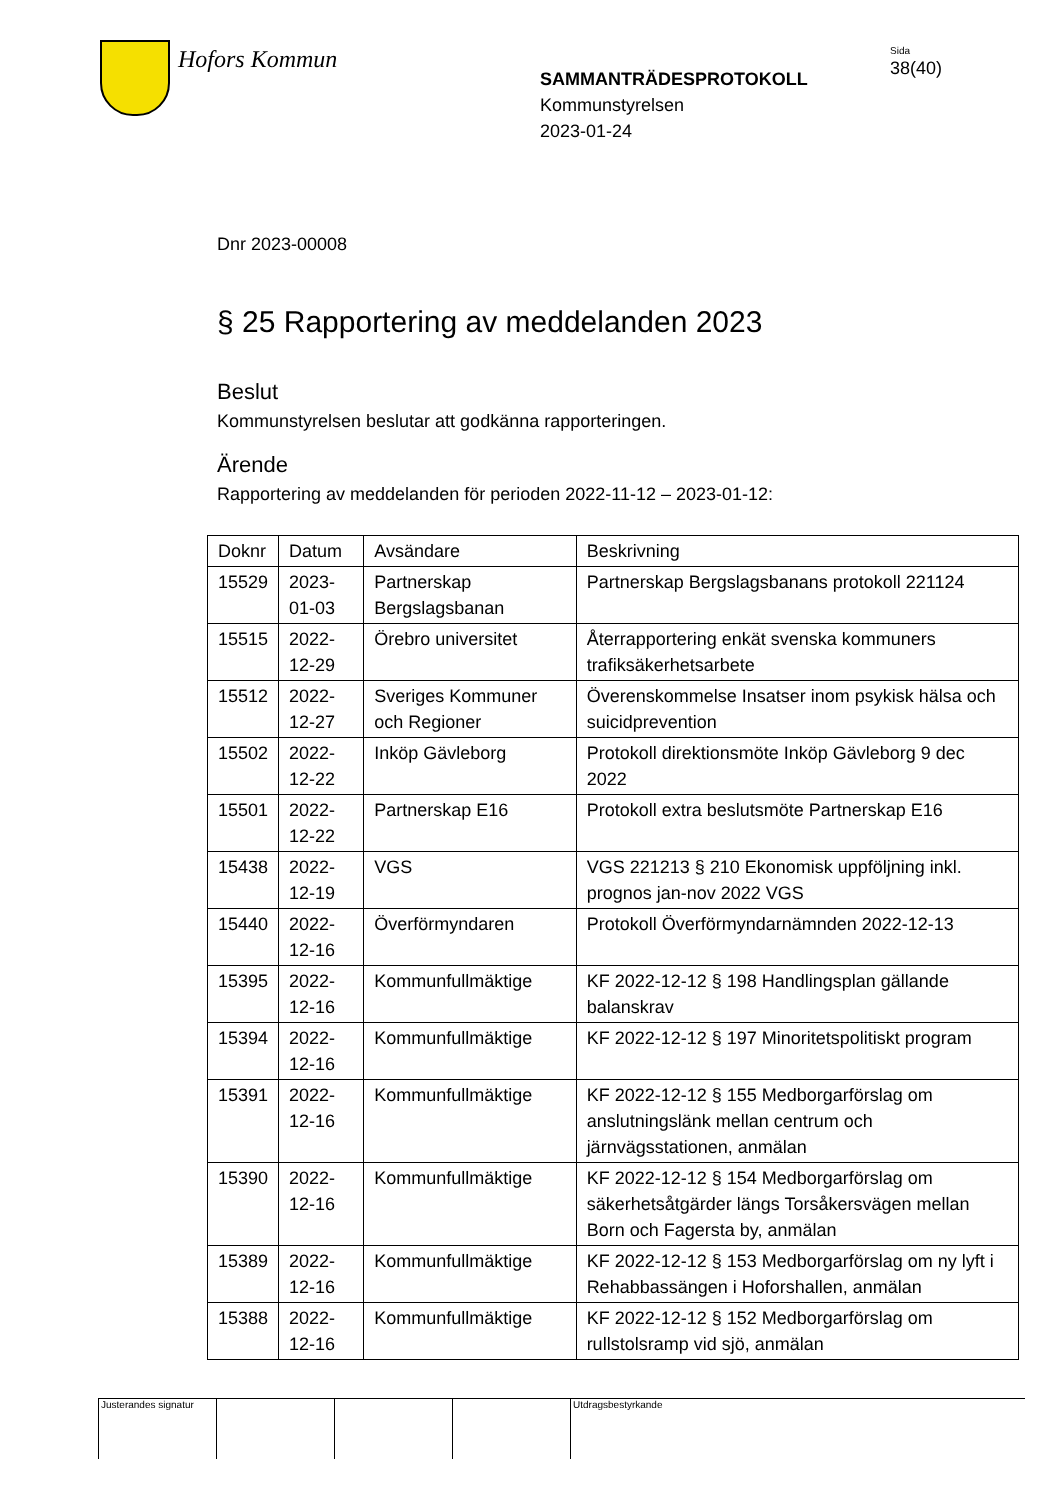Hofors Kommun
SAMMANTRÄDESPROTOKOLL
Kommunstyrelsen
2023-01-24
Sida
38(40)
Dnr 2023-00008
§ 25 Rapportering av meddelanden 2023
Beslut
Kommunstyrelsen beslutar att godkänna rapporteringen.
Ärende
Rapportering av meddelanden för perioden 2022-11-12 – 2023-01-12:
| Doknr | Datum | Avsändare | Beskrivning |
| --- | --- | --- | --- |
| 15529 | 2023-01-03 | Partnerskap Bergslagsbanan | Partnerskap Bergslagsbanans protokoll 221124 |
| 15515 | 2022-12-29 | Örebro universitet | Återrapportering enkät svenska kommuners trafiksäkerhetsarbete |
| 15512 | 2022-12-27 | Sveriges Kommuner och Regioner | Överenskommelse Insatser inom psykisk hälsa och suicidprevention |
| 15502 | 2022-12-22 | Inköp Gävleborg | Protokoll direktionsmöte Inköp Gävleborg 9 dec 2022 |
| 15501 | 2022-12-22 | Partnerskap E16 | Protokoll extra beslutsmöte Partnerskap E16 |
| 15438 | 2022-12-19 | VGS | VGS 221213 § 210 Ekonomisk uppföljning inkl. prognos jan-nov 2022 VGS |
| 15440 | 2022-12-16 | Överförmyndaren | Protokoll Överförmyndarnämnden 2022-12-13 |
| 15395 | 2022-12-16 | Kommunfullmäktige | KF 2022-12-12 § 198 Handlingsplan gällande balanskrav |
| 15394 | 2022-12-16 | Kommunfullmäktige | KF 2022-12-12 § 197 Minoritetspolitiskt program |
| 15391 | 2022-12-16 | Kommunfullmäktige | KF 2022-12-12 § 155 Medborgarförslag om anslutningslänk mellan centrum och järnvägsstationen, anmälan |
| 15390 | 2022-12-16 | Kommunfullmäktige | KF 2022-12-12 § 154 Medborgarförslag om säkerhetsåtgärder längs Torsåkersvägen mellan Born och Fagersta by, anmälan |
| 15389 | 2022-12-16 | Kommunfullmäktige | KF 2022-12-12 § 153 Medborgarförslag om ny lyft i Rehabbassängen i Hoforshallen, anmälan |
| 15388 | 2022-12-16 | Kommunfullmäktige | KF 2022-12-12 § 152 Medborgarförslag om rullstolsramp vid sjö, anmälan |
Justerandes signatur
Utdragsbestyrkande